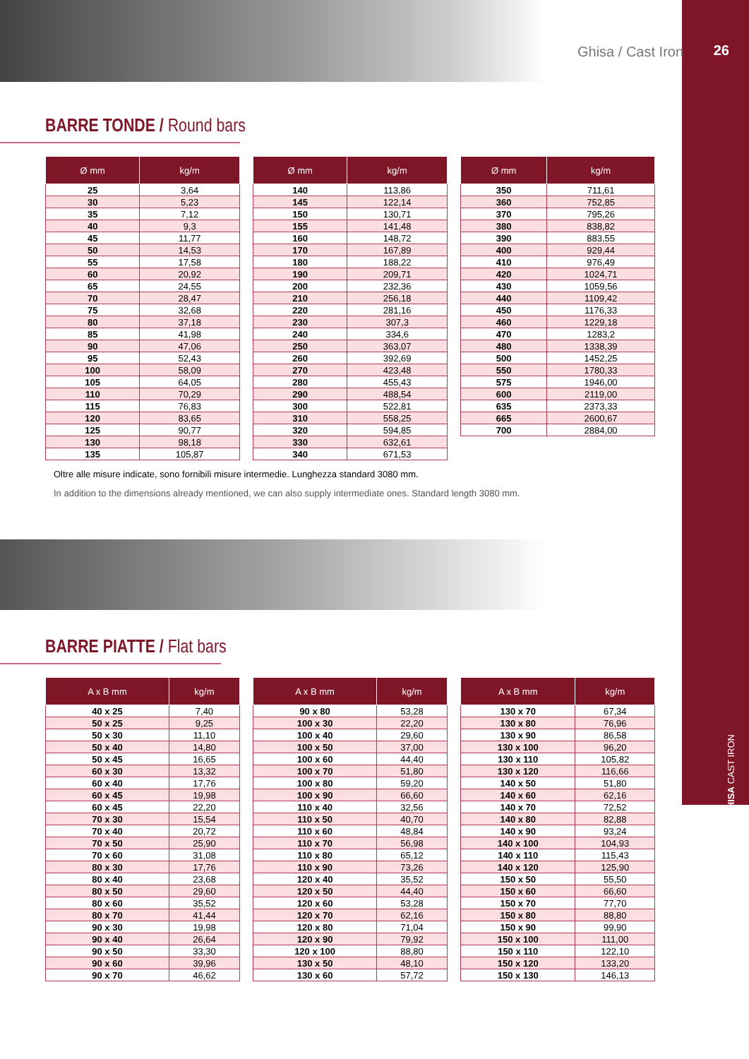26
GHISA CAST IRON
Ghisa / Cast Iron
BARRE TONDE / Round bars
| Ø mm | kg/m |
| --- | --- |
| 25 | 3,64 |
| 30 | 5,23 |
| 35 | 7,12 |
| 40 | 9,3 |
| 45 | 11,77 |
| 50 | 14,53 |
| 55 | 17,58 |
| 60 | 20,92 |
| 65 | 24,55 |
| 70 | 28,47 |
| 75 | 32,68 |
| 80 | 37,18 |
| 85 | 41,98 |
| 90 | 47,06 |
| 95 | 52,43 |
| 100 | 58,09 |
| 105 | 64,05 |
| 110 | 70,29 |
| 115 | 76,83 |
| 120 | 83,65 |
| 125 | 90,77 |
| 130 | 98,18 |
| 135 | 105,87 |
| Ø mm | kg/m |
| --- | --- |
| 140 | 113,86 |
| 145 | 122,14 |
| 150 | 130,71 |
| 155 | 141,48 |
| 160 | 148,72 |
| 170 | 167,89 |
| 180 | 188,22 |
| 190 | 209,71 |
| 200 | 232,36 |
| 210 | 256,18 |
| 220 | 281,16 |
| 230 | 307,3 |
| 240 | 334,6 |
| 250 | 363,07 |
| 260 | 392,69 |
| 270 | 423,48 |
| 280 | 455,43 |
| 290 | 488,54 |
| 300 | 522,81 |
| 310 | 558,25 |
| 320 | 594,85 |
| 330 | 632,61 |
| 340 | 671,53 |
| Ø mm | kg/m |
| --- | --- |
| 350 | 711,61 |
| 360 | 752,85 |
| 370 | 795,26 |
| 380 | 838,82 |
| 390 | 883,55 |
| 400 | 929,44 |
| 410 | 976,49 |
| 420 | 1024,71 |
| 430 | 1059,56 |
| 440 | 1109,42 |
| 450 | 1176,33 |
| 460 | 1229,18 |
| 470 | 1283,2 |
| 480 | 1338,39 |
| 500 | 1452,25 |
| 550 | 1780,33 |
| 575 | 1946,00 |
| 600 | 2119,00 |
| 635 | 2373,33 |
| 665 | 2600,67 |
| 700 | 2884,00 |
Oltre alle misure indicate, sono fornibili misure intermedie. Lunghezza standard 3080 mm.
In addition to the dimensions already mentioned, we can also supply intermediate ones. Standard length 3080 mm.
BARRE PIATTE / Flat bars
| A x B mm | kg/m |
| --- | --- |
| 40 x 25 | 7,40 |
| 50 x 25 | 9,25 |
| 50 x 30 | 11,10 |
| 50 x 40 | 14,80 |
| 50 x 45 | 16,65 |
| 60 x 30 | 13,32 |
| 60 x 40 | 17,76 |
| 60 x 45 | 19,98 |
| 60 x 45 | 22,20 |
| 70 x 30 | 15,54 |
| 70 x 40 | 20,72 |
| 70 x 50 | 25,90 |
| 70 x 60 | 31,08 |
| 80 x 30 | 17,76 |
| 80 x 40 | 23,68 |
| 80 x 50 | 29,60 |
| 80 x 60 | 35,52 |
| 80 x 70 | 41,44 |
| 90 x 30 | 19,98 |
| 90 x 40 | 26,64 |
| 90 x 50 | 33,30 |
| 90 x 60 | 39,96 |
| 90 x 70 | 46,62 |
| A x B mm | kg/m |
| --- | --- |
| 90 x 80 | 53,28 |
| 100 x 30 | 22,20 |
| 100 x 40 | 29,60 |
| 100 x 50 | 37,00 |
| 100 x 60 | 44,40 |
| 100 x 70 | 51,80 |
| 100 x 80 | 59,20 |
| 100 x 90 | 66,60 |
| 110 x 40 | 32,56 |
| 110 x 50 | 40,70 |
| 110 x 60 | 48,84 |
| 110 x 70 | 56,98 |
| 110 x 80 | 65,12 |
| 110 x 90 | 73,26 |
| 120 x 40 | 35,52 |
| 120 x 50 | 44,40 |
| 120 x 60 | 53,28 |
| 120 x 70 | 62,16 |
| 120 x 80 | 71,04 |
| 120 x 90 | 79,92 |
| 120 x 100 | 88,80 |
| 130 x 50 | 48,10 |
| 130 x 60 | 57,72 |
| A x B mm | kg/m |
| --- | --- |
| 130 x 70 | 67,34 |
| 130 x 80 | 76,96 |
| 130 x 90 | 86,58 |
| 130 x 100 | 96,20 |
| 130 x 110 | 105,82 |
| 130 x 120 | 116,66 |
| 140 x 50 | 51,80 |
| 140 x 60 | 62,16 |
| 140 x 70 | 72,52 |
| 140 x 80 | 82,88 |
| 140 x 90 | 93,24 |
| 140 x 100 | 104,93 |
| 140 x 110 | 115,43 |
| 140 x 120 | 125,90 |
| 150 x 50 | 55,50 |
| 150 x 60 | 66,60 |
| 150 x 70 | 77,70 |
| 150 x 80 | 88,80 |
| 150 x 90 | 99,90 |
| 150 x 100 | 111,00 |
| 150 x 110 | 122,10 |
| 150 x 120 | 133,20 |
| 150 x 130 | 146,13 |